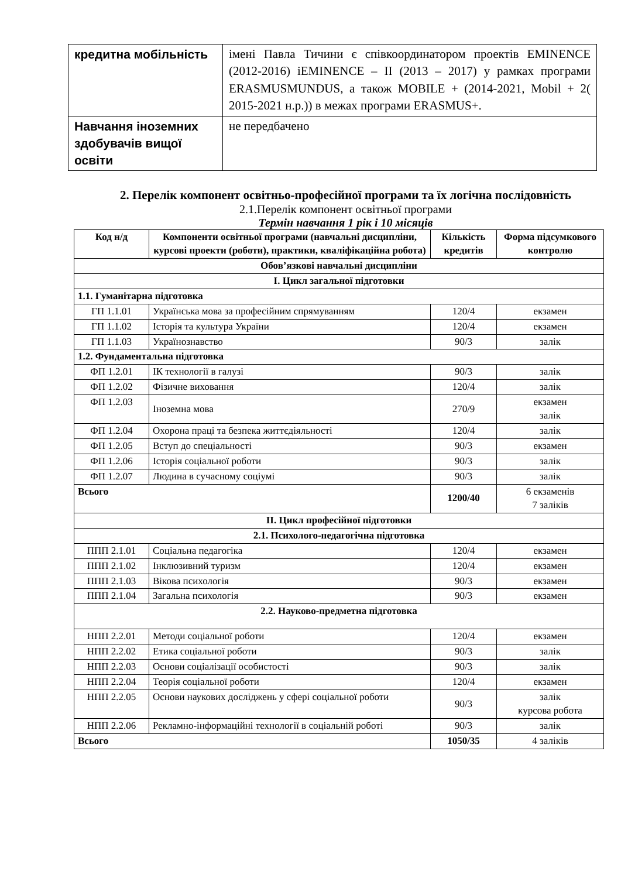| кредитна мобільність | імені Павла Тичини є співкоординатором проектів EMINENCE (2012-2016) iEMINENCE – II (2013 – 2017) у рамках програми ERASMUSMUNDUS, а також MOBILE + (2014-2021, Mobil + 2( 2015-2021 н.р.)) в межах програми ERASMUS+. |
| Навчання іноземних здобувачів вищої освіти | не передбачено |
2. Перелік компонент освітньо-професійної програми та їх логічна послідовність
2.1.Перелік компонент освітньої програми
Термін навчання 1 рік і 10 місяців
| Код н/д | Компоненти освітньої програми (навчальні дисципліни, курсові проекти (роботи), практики, кваліфікаційна робота) | Кількість кредитів | Форма підсумкового контролю |
| --- | --- | --- | --- |
| Обов’язкові навчальні дисципліни | | | |
| I. Цикл загальної підготовки | | | |
| 1.1. Гуманітарна підготовка | | | |
| ГП 1.1.01 | Українська мова за професійним спрямуванням | 120/4 | екзамен |
| ГП 1.1.02 | Історія та культура України | 120/4 | екзамен |
| ГП 1.1.03 | Українознавство | 90/3 | залік |
| 1.2. Фундаментальна підготовка | | | |
| ФП 1.2.01 | ІК технології в галузі | 90/3 | залік |
| ФП 1.2.02 | Фізичне виховання | 120/4 | залік |
| ФП 1.2.03 | Іноземна мова | 270/9 | екзамен залік |
| ФП 1.2.04 | Охорона праці та безпека життєдіяльності | 120/4 | залік |
| ФП 1.2.05 | Вступ до спеціальності | 90/3 | екзамен |
| ФП 1.2.06 | Історія соціальної роботи | 90/3 | залік |
| ФП 1.2.07 | Людина в сучасному соціумі | 90/3 | залік |
| Всього | | 1200/40 | 6 екзаменів 7 заліків |
| II. Цикл професійної підготовки | | | |
| 2.1. Психолого-педагогічна підготовка | | | |
| ППП 2.1.01 | Соціальна педагогіка | 120/4 | екзамен |
| ППП 2.1.02 | Інклюзивний туризм | 120/4 | екзамен |
| ППП 2.1.03 | Вікова психологія | 90/3 | екзамен |
| ППП 2.1.04 | Загальна психологія | 90/3 | екзамен |
| 2.2. Науково-предметна підготовка | | | |
| НПП 2.2.01 | Методи соціальної роботи | 120/4 | екзамен |
| НПП 2.2.02 | Етика соціальної роботи | 90/3 | залік |
| НПП 2.2.03 | Основи соціалізації особистості | 90/3 | залік |
| НПП 2.2.04 | Теорія соціальної роботи | 120/4 | екзамен |
| НПП 2.2.05 | Основи наукових досліджень у сфері соціальної роботи | 90/3 | залік курсова робота |
| НПП 2.2.06 | Рекламно-інформаційні технології в соціальній роботі | 90/3 | залік |
| Всього | | 1050/35 | 4 заліків |